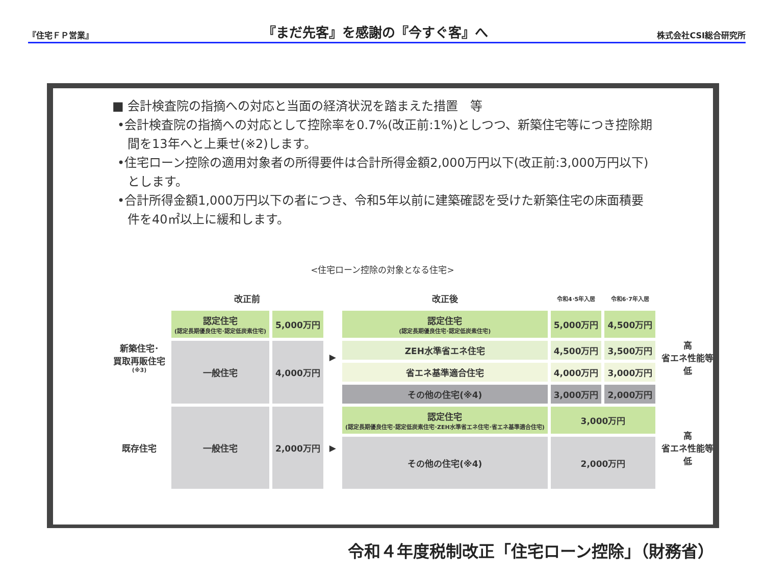『住宅ＦＰ営業』 『まだ先客』を感謝の『今すぐ客』へ 株式会社CSI総合研究所
■ 会計検査院の指摘への対応と当面の経済状況を踏まえた措置　等
•会計検査院の指摘への対応として控除率を0.7%(改正前:1%)としつつ、新築住宅等につき控除期間を13年へと上乗せ(※2)します。
•住宅ローン控除の適用対象者の所得要件は合計所得金額2,000万円以下(改正前:3,000万円以下)とします。
•合計所得金額1,000万円以下の者につき、令和5年以前に建築確認を受けた新築住宅の床面積要件を40㎡以上に緩和します。
<住宅ローン控除の対象となる住宅>
| | 改正前 | | | 改正後 | 令和4･5年入居 | 令和6･7年入居 | |
| 新築住宅･ 買取再販住宅 (※3) | 認定住宅 (認定長期優良住宅･認定低炭素住宅) | 5,000万円 | ▶ | 認定住宅 (認定長期優良住宅･認定低炭素住宅) | 5,000万円 | 4,500万円 | 高 省エネ性能等 低 |
| | 一般住宅 | 4,000万円 | | ZEH水準省エネ住宅 | 4,500万円 | 3,500万円 | |
| | | | | 省エネ基準適合住宅 | 4,000万円 | 3,000万円 | |
| | | | | その他の住宅(※4) | 3,000万円 | 2,000万円 | |
| 既存住宅 | 一般住宅 | 2,000万円 | ▶ | 認定住宅 (認定長期優良住宅･認定低炭素住宅･ZEH水準省エネ住宅･省エネ基準適合住宅) | 3,000万円 | | 高 省エネ性能等 低 |
| | | | | その他の住宅(※4) | 2,000万円 | | |
令和４年度税制改正「住宅ローン控除」（財務省）